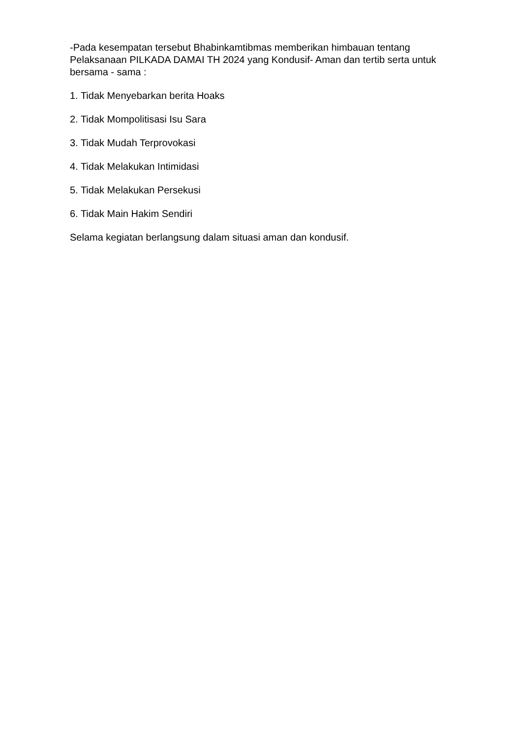-Pada kesempatan tersebut Bhabinkamtibmas memberikan himbauan tentang Pelaksanaan PILKADA DAMAI TH 2024 yang Kondusif- Aman dan tertib serta untuk bersama - sama :
1. Tidak Menyebarkan berita Hoaks
2. Tidak Mompolitisasi Isu Sara
3. Tidak Mudah Terprovokasi
4. Tidak Melakukan Intimidasi
5. Tidak Melakukan Persekusi
6. Tidak Main Hakim Sendiri
Selama kegiatan berlangsung dalam situasi aman dan kondusif.